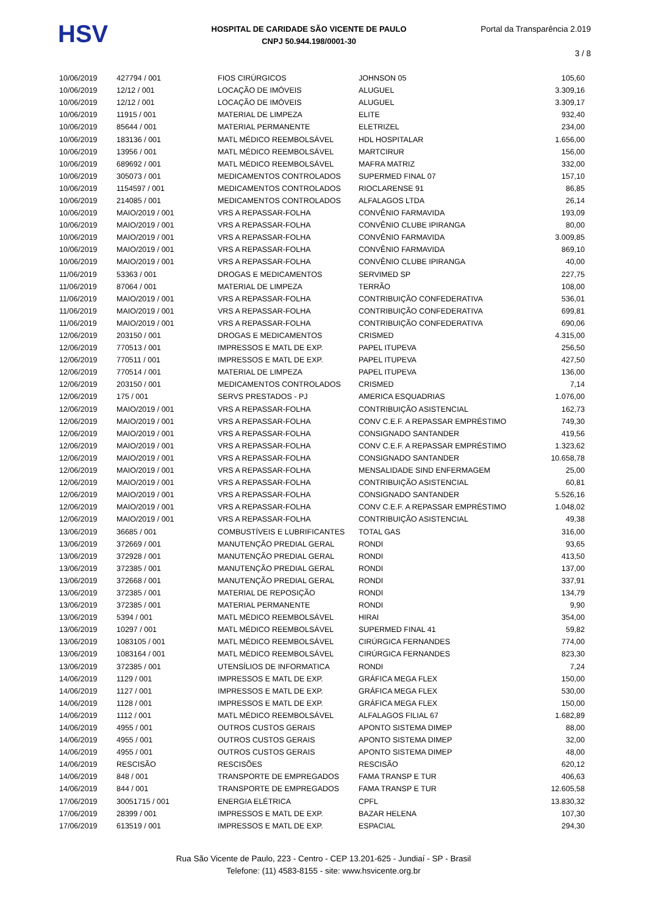HSV
HOSPITAL DE CARIDADE SÃO VICENTE DE PAULO
CNPJ 50.944.198/0001-30
Portal da Transparência 2.019
3 / 8
| 10/06/2019 | 427794 / 001 | FIOS CIRÚRGICOS | JOHNSON 05 | 105,60 |
| 10/06/2019 | 12/12 / 001 | LOCAÇÃO DE IMÓVEIS | ALUGUEL | 3.309,16 |
| 10/06/2019 | 12/12 / 001 | LOCAÇÃO DE IMÓVEIS | ALUGUEL | 3.309,17 |
| 10/06/2019 | 11915 / 001 | MATERIAL DE LIMPEZA | ELITE | 932,40 |
| 10/06/2019 | 85644 / 001 | MATERIAL PERMANENTE | ELETRIZEL | 234,00 |
| 10/06/2019 | 183136 / 001 | MATL MÉDICO REEMBOLSÁVEL | HDL HOSPITALAR | 1.656,00 |
| 10/06/2019 | 13956 / 001 | MATL MÉDICO REEMBOLSÁVEL | MARTCIRUR | 156,00 |
| 10/06/2019 | 689692 / 001 | MATL MÉDICO REEMBOLSÁVEL | MAFRA MATRIZ | 332,00 |
| 10/06/2019 | 305073 / 001 | MEDICAMENTOS CONTROLADOS | SUPERMED FINAL 07 | 157,10 |
| 10/06/2019 | 1154597 / 001 | MEDICAMENTOS CONTROLADOS | RIOCLARENSE 91 | 86,85 |
| 10/06/2019 | 214085 / 001 | MEDICAMENTOS CONTROLADOS | ALFALAGOS LTDA | 26,14 |
| 10/06/2019 | MAIO/2019 / 001 | VRS A REPASSAR-FOLHA | CONVÊNIO FARMAVIDA | 193,09 |
| 10/06/2019 | MAIO/2019 / 001 | VRS A REPASSAR-FOLHA | CONVÊNIO CLUBE IPIRANGA | 80,00 |
| 10/06/2019 | MAIO/2019 / 001 | VRS A REPASSAR-FOLHA | CONVÊNIO FARMAVIDA | 3.009,85 |
| 10/06/2019 | MAIO/2019 / 001 | VRS A REPASSAR-FOLHA | CONVÊNIO FARMAVIDA | 869,10 |
| 10/06/2019 | MAIO/2019 / 001 | VRS A REPASSAR-FOLHA | CONVÊNIO CLUBE IPIRANGA | 40,00 |
| 11/06/2019 | 53363 / 001 | DROGAS E MEDICAMENTOS | SERVIMED SP | 227,75 |
| 11/06/2019 | 87064 / 001 | MATERIAL DE LIMPEZA | TERRÃO | 108,00 |
| 11/06/2019 | MAIO/2019 / 001 | VRS A REPASSAR-FOLHA | CONTRIBUIÇÃO CONFEDERATIVA | 536,01 |
| 11/06/2019 | MAIO/2019 / 001 | VRS A REPASSAR-FOLHA | CONTRIBUIÇÃO CONFEDERATIVA | 699,81 |
| 11/06/2019 | MAIO/2019 / 001 | VRS A REPASSAR-FOLHA | CONTRIBUIÇÃO CONFEDERATIVA | 690,06 |
| 12/06/2019 | 203150 / 001 | DROGAS E MEDICAMENTOS | CRISMED | 4.315,00 |
| 12/06/2019 | 770513 / 001 | IMPRESSOS E MATL DE EXP. | PAPEL ITUPEVA | 256,50 |
| 12/06/2019 | 770511 / 001 | IMPRESSOS E MATL DE EXP. | PAPEL ITUPEVA | 427,50 |
| 12/06/2019 | 770514 / 001 | MATERIAL DE LIMPEZA | PAPEL ITUPEVA | 136,00 |
| 12/06/2019 | 203150 / 001 | MEDICAMENTOS CONTROLADOS | CRISMED | 7,14 |
| 12/06/2019 | 175 / 001 | SERVS PRESTADOS - PJ | AMERICA ESQUADRIAS | 1.076,00 |
| 12/06/2019 | MAIO/2019 / 001 | VRS A REPASSAR-FOLHA | CONTRIBUIÇÃO ASISTENCIAL | 162,73 |
| 12/06/2019 | MAIO/2019 / 001 | VRS A REPASSAR-FOLHA | CONV C.E.F. A REPASSAR EMPRÉSTIMO | 749,30 |
| 12/06/2019 | MAIO/2019 / 001 | VRS A REPASSAR-FOLHA | CONSIGNADO SANTANDER | 419,56 |
| 12/06/2019 | MAIO/2019 / 001 | VRS A REPASSAR-FOLHA | CONV C.E.F. A REPASSAR EMPRÉSTIMO | 1.323,62 |
| 12/06/2019 | MAIO/2019 / 001 | VRS A REPASSAR-FOLHA | CONSIGNADO SANTANDER | 10.658,78 |
| 12/06/2019 | MAIO/2019 / 001 | VRS A REPASSAR-FOLHA | MENSALIDADE SIND ENFERMAGEM | 25,00 |
| 12/06/2019 | MAIO/2019 / 001 | VRS A REPASSAR-FOLHA | CONTRIBUIÇÃO ASISTENCIAL | 60,81 |
| 12/06/2019 | MAIO/2019 / 001 | VRS A REPASSAR-FOLHA | CONSIGNADO SANTANDER | 5.526,16 |
| 12/06/2019 | MAIO/2019 / 001 | VRS A REPASSAR-FOLHA | CONV C.E.F. A REPASSAR EMPRÉSTIMO | 1.048,02 |
| 12/06/2019 | MAIO/2019 / 001 | VRS A REPASSAR-FOLHA | CONTRIBUIÇÃO ASISTENCIAL | 49,38 |
| 13/06/2019 | 36685 / 001 | COMBUSTÍVEIS E LUBRIFICANTES | TOTAL GAS | 316,00 |
| 13/06/2019 | 372669 / 001 | MANUTENÇÃO PREDIAL GERAL | RONDI | 93,65 |
| 13/06/2019 | 372928 / 001 | MANUTENÇÃO PREDIAL GERAL | RONDI | 413,50 |
| 13/06/2019 | 372385 / 001 | MANUTENÇÃO PREDIAL GERAL | RONDI | 137,00 |
| 13/06/2019 | 372668 / 001 | MANUTENÇÃO PREDIAL GERAL | RONDI | 337,91 |
| 13/06/2019 | 372385 / 001 | MATERIAL DE REPOSIÇÃO | RONDI | 134,79 |
| 13/06/2019 | 372385 / 001 | MATERIAL PERMANENTE | RONDI | 9,90 |
| 13/06/2019 | 5394 / 001 | MATL MÉDICO REEMBOLSÁVEL | HIRAI | 354,00 |
| 13/06/2019 | 10297 / 001 | MATL MÉDICO REEMBOLSÁVEL | SUPERMED FINAL 41 | 59,82 |
| 13/06/2019 | 1083105 / 001 | MATL MÉDICO REEMBOLSÁVEL | CIRÚRGICA FERNANDES | 774,00 |
| 13/06/2019 | 1083164 / 001 | MATL MÉDICO REEMBOLSÁVEL | CIRÚRGICA FERNANDES | 823,30 |
| 13/06/2019 | 372385 / 001 | UTENSÍLIOS DE INFORMATICA | RONDI | 7,24 |
| 14/06/2019 | 1129 / 001 | IMPRESSOS E MATL DE EXP. | GRÁFICA MEGA FLEX | 150,00 |
| 14/06/2019 | 1127 / 001 | IMPRESSOS E MATL DE EXP. | GRÁFICA MEGA FLEX | 530,00 |
| 14/06/2019 | 1128 / 001 | IMPRESSOS E MATL DE EXP. | GRÁFICA MEGA FLEX | 150,00 |
| 14/06/2019 | 1112 / 001 | MATL MÉDICO REEMBOLSÁVEL | ALFALAGOS FILIAL 67 | 1.682,89 |
| 14/06/2019 | 4955 / 001 | OUTROS CUSTOS GERAIS | APONTO SISTEMA DIMEP | 88,00 |
| 14/06/2019 | 4955 / 001 | OUTROS CUSTOS GERAIS | APONTO SISTEMA DIMEP | 32,00 |
| 14/06/2019 | 4955 / 001 | OUTROS CUSTOS GERAIS | APONTO SISTEMA DIMEP | 48,00 |
| 14/06/2019 | RESCISÃO | RESCISÕES | RESCISÃO | 620,12 |
| 14/06/2019 | 848 / 001 | TRANSPORTE DE EMPREGADOS | FAMA TRANSP E TUR | 406,63 |
| 14/06/2019 | 844 / 001 | TRANSPORTE DE EMPREGADOS | FAMA TRANSP E TUR | 12.605,58 |
| 17/06/2019 | 30051715 / 001 | ENERGIA ELÉTRICA | CPFL | 13.830,32 |
| 17/06/2019 | 28399 / 001 | IMPRESSOS E MATL DE EXP. | BAZAR HELENA | 107,30 |
| 17/06/2019 | 613519 / 001 | IMPRESSOS E MATL DE EXP. | ESPACIAL | 294,30 |
Rua São Vicente de Paulo, 223 - Centro - CEP 13.201-625 - Jundiaí - SP - Brasil
Telefone: (11) 4583-8155 - site: www.hsvicente.org.br